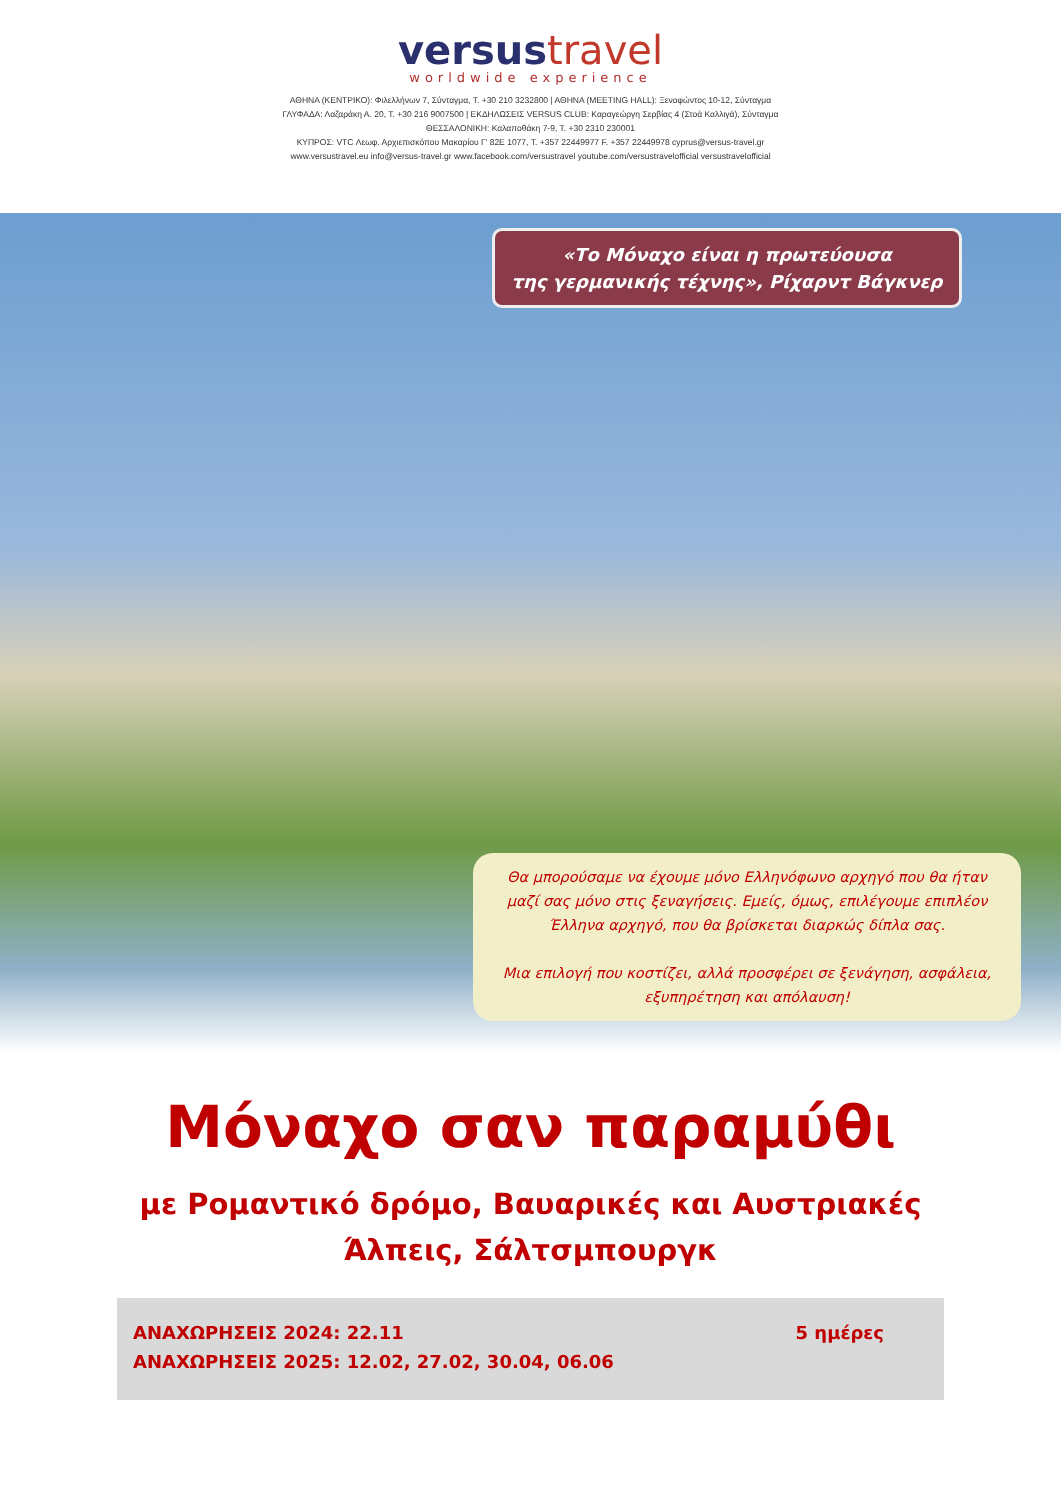versustravel
worldwide experience
ΑΘΗΝΑ (ΚΕΝΤΡΙΚΟ): Φιλελλήνων 7, Σύνταγμα, Τ. +30 210 3232800 | ΑΘΗΝΑ (MEETING HALL): Ξενοφώντος 10-12, Σύνταγμα
ΓΛΥΦΑΔΑ: Λαζαράκη Α. 20, Τ. +30 216 9007500 | ΕΚΔΗΛΩΣΕΙΣ VERSUS CLUB: Καραγεώργη Σερβίας 4 (Στοά Καλλιγά), Σύνταγμα
ΘΕΣΣΑΛΟΝΙΚΗ: Καλαποθάκη 7-9, Τ. +30 2310 230001
ΚΥΠΡΟΣ: VTC Λεωφ. Αρχιεπισκόπου Μακαρίου Γ' 82E 1077, Τ. +357 22449977 F. +357 22449978 cyprus@versus-travel.gr
www.versustravel.eu info@versus-travel.gr www.facebook.com/versustravel youtube.com/versustravelofficial versustravelofficial
«Το Μόναχο είναι η πρωτεύουσα
της γερμανικής τέχνης», Ρίχαρντ Βάγκνερ
Θα μπορούσαμε να έχουμε μόνο Ελληνόφωνο αρχηγό που θα ήταν μαζί σας μόνο στις ξεναγήσεις. Εμείς, όμως, επιλέγουμε επιπλέον Έλληνα αρχηγό, που θα βρίσκεται διαρκώς δίπλα σας.
Μια επιλογή που κοστίζει, αλλά προσφέρει σε ξενάγηση, ασφάλεια, εξυπηρέτηση και απόλαυση!
Μόναχο σαν παραμύθι
με Ρομαντικό δρόμο, Βαυαρικές και Αυστριακές
Άλπεις, Σάλτσμπουργκ
ΑΝΑΧΩΡΗΣΕΙΣ 2024: 22.11
ΑΝΑΧΩΡΗΣΕΙΣ 2025: 12.02, 27.02, 30.04, 06.06
5 ημέρες